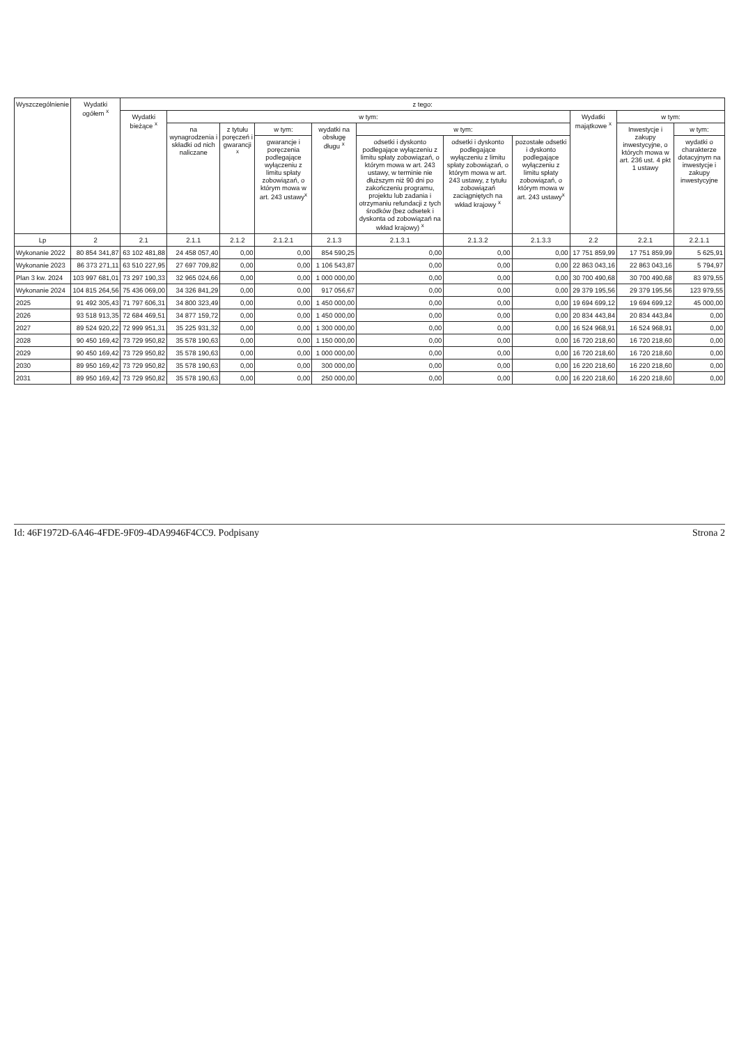| Wyszczególnienie | Wydatki ogółem <sup>x</sup> | z tego: | | | | | | | | | | |
| --- | --- | --- | --- | --- | --- | --- | --- | --- | --- | --- | --- | --- |
| | | Wydatki bieżące <sup>x</sup> | w tym: | | | | | | | Wydatki majątkowe <sup>x</sup> | w tym: | |
| | | | na wynagrodzenia i składki od nich naliczane | z tytułu poręczeń i gwarancji <sup>x</sup> | w tym: | wydatki na obsługę długu <sup>x</sup> | w tym: | | | | Inwestycje i zakupy inwestycyjne, o których mowa w art. 236 ust. 4 pkt 1 ustawy | w tym: |
| | | | | | gwarancje i poręczenia podlegające wyłączeniu z limitu spłaty zobowiązań, o którym mowa w art. 243 ustawy<sup>x</sup> | | odsetki i dyskonto podlegające wyłączeniu z limitu spłaty zobowiązań, o którym mowa w art. 243 ustawy, w terminie nie dłuższym niż 90 dni po zakończeniu programu, projektu lub zadania i otrzymaniu refundacji z tych środków (bez odsetek i dyskonta od zobowiązań na wkład krajowy) <sup>x</sup> | odsetki i dyskonto podlegające wyłączeniu z limitu spłaty zobowiązań, o którym mowa w art. 243 ustawy, z tytułu zobowiązań zaciągniętych na wkład krajowy <sup>x</sup> | pozostałe odsetki i dyskonto podlegające wyłączeniu z limitu spłaty zobowiązań, o którym mowa w art. 243 ustawy<sup>x</sup> | | | wydatki o charakterze dotacyjnym na inwestycje i zakupy inwestycyjne |
| Lp | 2 | 2.1 | 2.1.1 | 2.1.2 | 2.1.2.1 | 2.1.3 | 2.1.3.1 | 2.1.3.2 | 2.1.3.3 | 2.2 | 2.2.1 | 2.2.1.1 |
| Wykonanie 2022 | 80 854 341,87 | 63 102 481,88 | 24 458 057,40 | 0,00 | 0,00 | 854 590,25 | 0,00 | 0,00 | 0,00 | 17 751 859,99 | 17 751 859,99 | 5 625,91 |
| Wykonanie 2023 | 86 373 271,11 | 63 510 227,95 | 27 697 709,82 | 0,00 | 0,00 | 1 106 543,87 | 0,00 | 0,00 | 0,00 | 22 863 043,16 | 22 863 043,16 | 5 794,97 |
| Plan 3 kw. 2024 | 103 997 681,01 | 73 297 190,33 | 32 965 024,66 | 0,00 | 0,00 | 1 000 000,00 | 0,00 | 0,00 | 0,00 | 30 700 490,68 | 30 700 490,68 | 83 979,55 |
| Wykonanie 2024 | 104 815 264,56 | 75 436 069,00 | 34 326 841,29 | 0,00 | 0,00 | 917 056,67 | 0,00 | 0,00 | 0,00 | 29 379 195,56 | 29 379 195,56 | 123 979,55 |
| 2025 | 91 492 305,43 | 71 797 606,31 | 34 800 323,49 | 0,00 | 0,00 | 1 450 000,00 | 0,00 | 0,00 | 0,00 | 19 694 699,12 | 19 694 699,12 | 45 000,00 |
| 2026 | 93 518 913,35 | 72 684 469,51 | 34 877 159,72 | 0,00 | 0,00 | 1 450 000,00 | 0,00 | 0,00 | 0,00 | 20 834 443,84 | 20 834 443,84 | 0,00 |
| 2027 | 89 524 920,22 | 72 999 951,31 | 35 225 931,32 | 0,00 | 0,00 | 1 300 000,00 | 0,00 | 0,00 | 0,00 | 16 524 968,91 | 16 524 968,91 | 0,00 |
| 2028 | 90 450 169,42 | 73 729 950,82 | 35 578 190,63 | 0,00 | 0,00 | 1 150 000,00 | 0,00 | 0,00 | 0,00 | 16 720 218,60 | 16 720 218,60 | 0,00 |
| 2029 | 90 450 169,42 | 73 729 950,82 | 35 578 190,63 | 0,00 | 0,00 | 1 000 000,00 | 0,00 | 0,00 | 0,00 | 16 720 218,60 | 16 720 218,60 | 0,00 |
| 2030 | 89 950 169,42 | 73 729 950,82 | 35 578 190,63 | 0,00 | 0,00 | 300 000,00 | 0,00 | 0,00 | 0,00 | 16 220 218,60 | 16 220 218,60 | 0,00 |
| 2031 | 89 950 169,42 | 73 729 950,82 | 35 578 190,63 | 0,00 | 0,00 | 250 000,00 | 0,00 | 0,00 | 0,00 | 16 220 218,60 | 16 220 218,60 | 0,00 |
Id: 46F1972D-6A46-4FDE-9F09-4DA9946F4CC9. Podpisany Strona 2